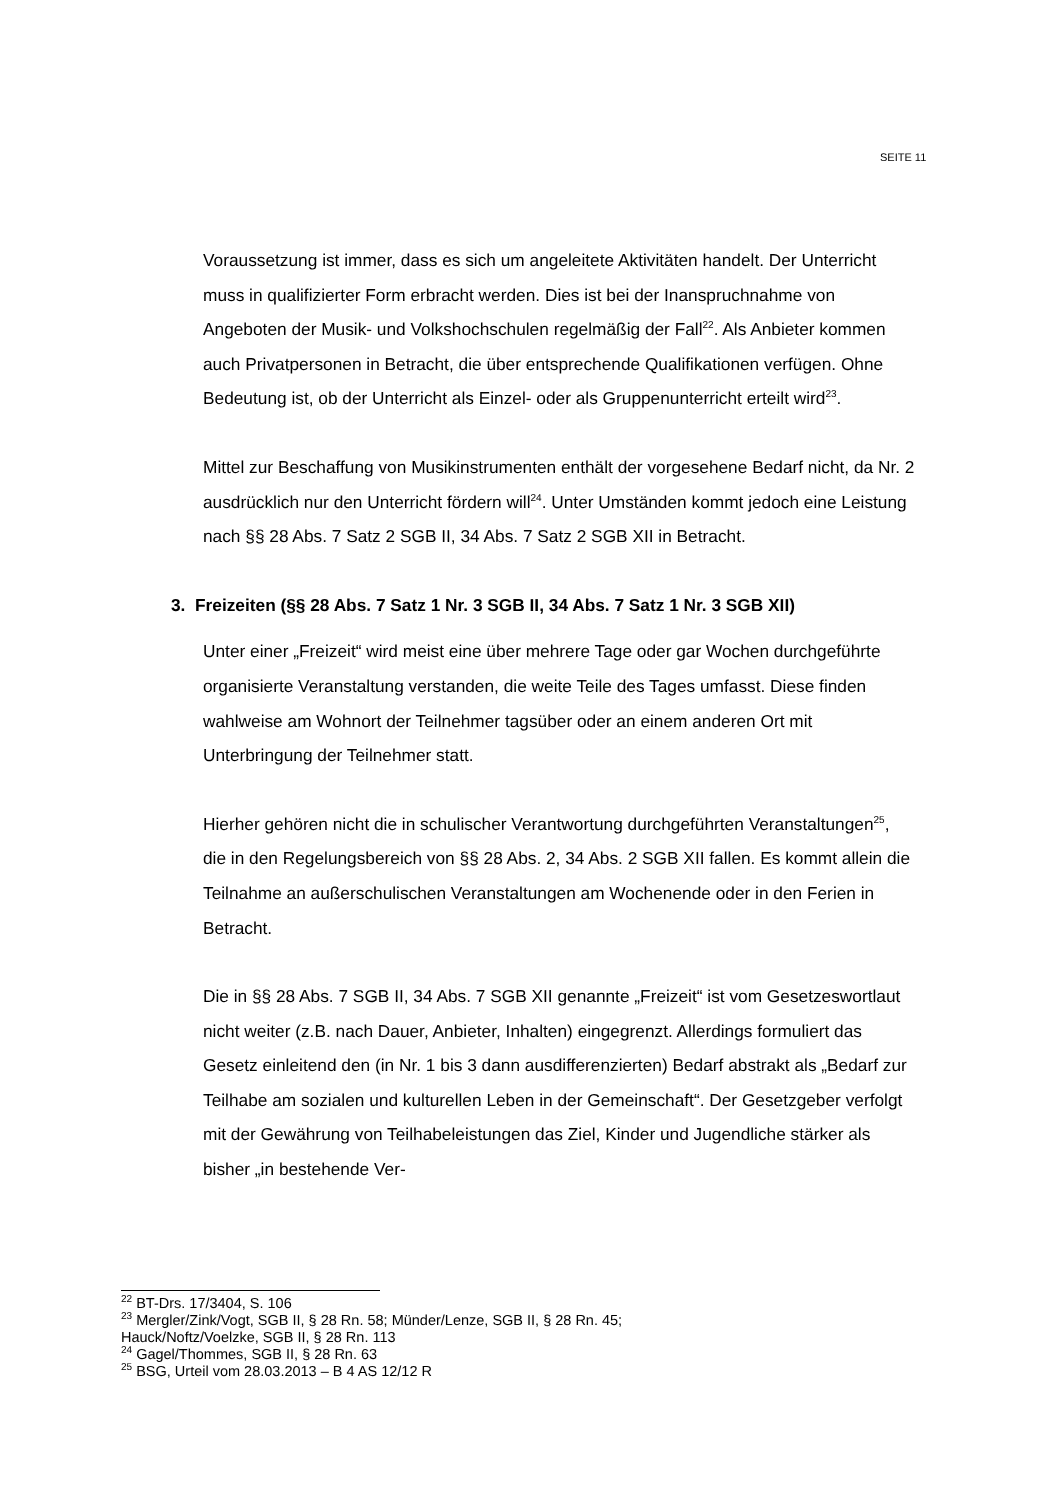SEITE 11
Voraussetzung ist immer, dass es sich um angeleitete Aktivitäten handelt. Der Unterricht muss in qualifizierter Form erbracht werden. Dies ist bei der Inanspruchnahme von Angeboten der Musik- und Volkshochschulen regelmäßig der Fall<sup>22</sup>. Als Anbieter kommen auch Privatpersonen in Betracht, die über entsprechende Qualifikationen verfügen. Ohne Bedeutung ist, ob der Unterricht als Einzel- oder als Gruppenunterricht erteilt wird<sup>23</sup>.
Mittel zur Beschaffung von Musikinstrumenten enthält der vorgesehene Bedarf nicht, da Nr. 2 ausdrücklich nur den Unterricht fördern will<sup>24</sup>. Unter Umständen kommt jedoch eine Leistung nach §§ 28 Abs. 7 Satz 2 SGB II, 34 Abs. 7 Satz 2 SGB XII in Betracht.
3. Freizeiten (§§ 28 Abs. 7 Satz 1 Nr. 3 SGB II, 34 Abs. 7 Satz 1 Nr. 3 SGB XII)
Unter einer „Freizeit“ wird meist eine über mehrere Tage oder gar Wochen durchgeführte organisierte Veranstaltung verstanden, die weite Teile des Tages umfasst. Diese finden wahlweise am Wohnort der Teilnehmer tagsüber oder an einem anderen Ort mit Unterbringung der Teilnehmer statt.
Hierher gehören nicht die in schulischer Verantwortung durchgeführten Veranstaltungen<sup>25</sup>, die in den Regelungsbereich von §§ 28 Abs. 2, 34 Abs. 2 SGB XII fallen. Es kommt allein die Teilnahme an außerschulischen Veranstaltungen am Wochenende oder in den Ferien in Betracht.
Die in §§ 28 Abs. 7 SGB II, 34 Abs. 7 SGB XII genannte „Freizeit“ ist vom Gesetzeswortlaut nicht weiter (z.B. nach Dauer, Anbieter, Inhalten) eingegrenzt. Allerdings formuliert das Gesetz einleitend den (in Nr. 1 bis 3 dann ausdifferenzierten) Bedarf abstrakt als „Bedarf zur Teilhabe am sozialen und kulturellen Leben in der Gemeinschaft“. Der Gesetzgeber verfolgt mit der Gewährung von Teilhabeleistungen das Ziel, Kinder und Jugendliche stärker als bisher „in bestehende Ver-
<sup>22</sup> BT-Drs. 17/3404, S. 106
<sup>23</sup> Mergler/Zink/Vogt, SGB II, § 28 Rn. 58; Münder/Lenze, SGB II, § 28 Rn. 45;
Hauck/Noftz/Voelzke, SGB II, § 28 Rn. 113
<sup>24</sup> Gagel/Thommes, SGB II, § 28 Rn. 63
<sup>25</sup> BSG, Urteil vom 28.03.2013 – B 4 AS 12/12 R